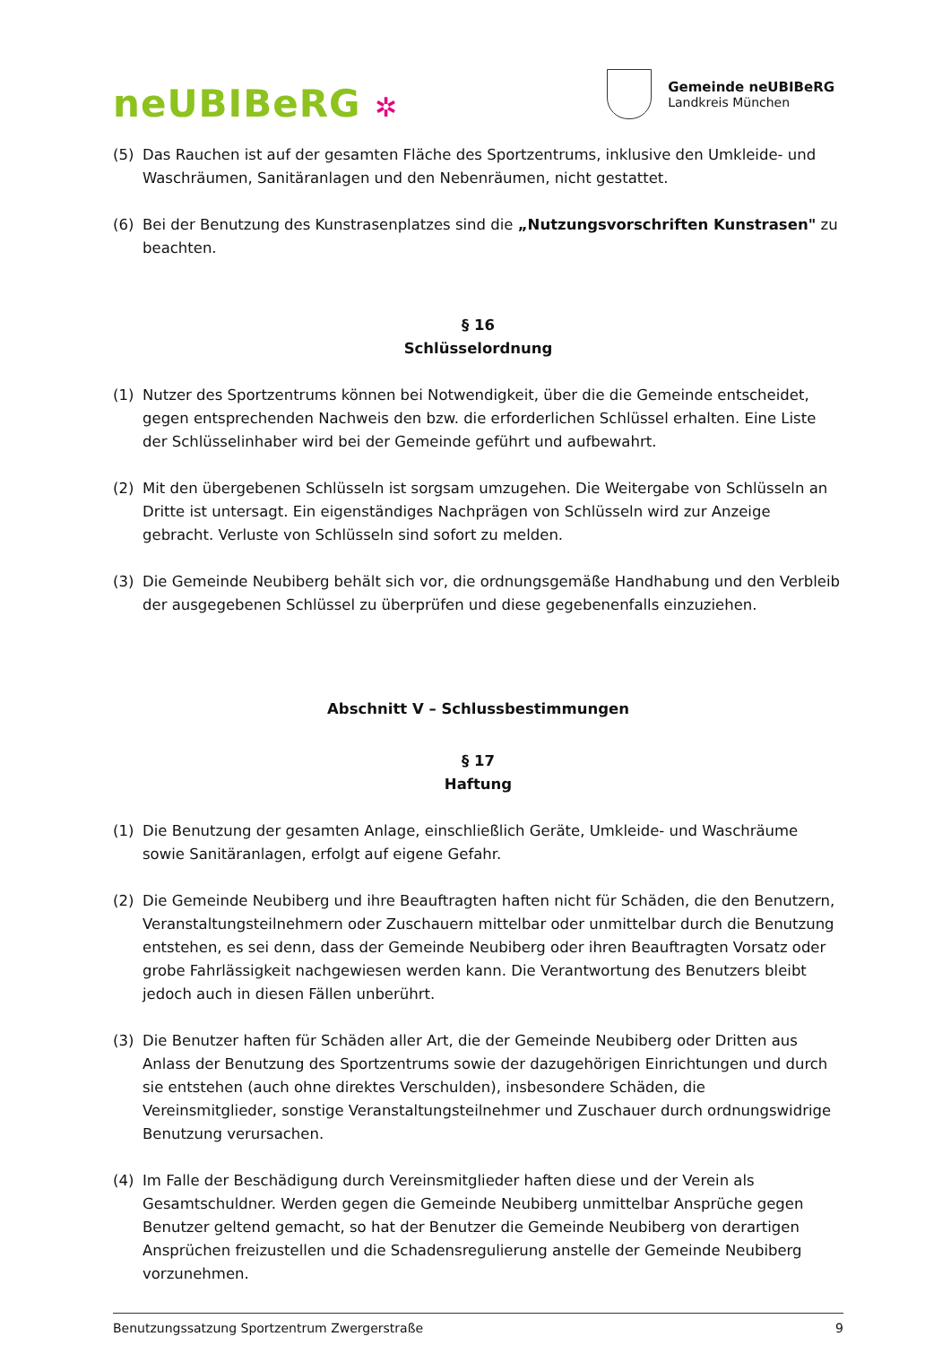neUBIBeRG ✲
Gemeinde neUBIBeRG
Landkreis München
(5) Das Rauchen ist auf der gesamten Fläche des Sportzentrums, inklusive den Umkleide- und Waschräumen, Sanitäranlagen und den Nebenräumen, nicht gestattet.
(6) Bei der Benutzung des Kunstrasenplatzes sind die „Nutzungsvorschriften Kunstrasen" zu beachten.
§ 16
Schlüsselordnung
(1) Nutzer des Sportzentrums können bei Notwendigkeit, über die die Gemeinde entscheidet, gegen entsprechenden Nachweis den bzw. die erforderlichen Schlüssel erhalten. Eine Liste der Schlüsselinhaber wird bei der Gemeinde geführt und aufbewahrt.
(2) Mit den übergebenen Schlüsseln ist sorgsam umzugehen. Die Weitergabe von Schlüsseln an Dritte ist untersagt. Ein eigenständiges Nachprägen von Schlüsseln wird zur Anzeige gebracht. Verluste von Schlüsseln sind sofort zu melden.
(3) Die Gemeinde Neubiberg behält sich vor, die ordnungsgemäße Handhabung und den Verbleib der ausgegebenen Schlüssel zu überprüfen und diese gegebenenfalls einzuziehen.
Abschnitt V – Schlussbestimmungen
§ 17
Haftung
(1) Die Benutzung der gesamten Anlage, einschließlich Geräte, Umkleide- und Waschräume sowie Sanitäranlagen, erfolgt auf eigene Gefahr.
(2) Die Gemeinde Neubiberg und ihre Beauftragten haften nicht für Schäden, die den Benutzern, Veranstaltungsteilnehmern oder Zuschauern mittelbar oder unmittelbar durch die Benutzung entstehen, es sei denn, dass der Gemeinde Neubiberg oder ihren Beauftragten Vorsatz oder grobe Fahrlässigkeit nachgewiesen werden kann. Die Verantwortung des Benutzers bleibt jedoch auch in diesen Fällen unberührt.
(3) Die Benutzer haften für Schäden aller Art, die der Gemeinde Neubiberg oder Dritten aus Anlass der Benutzung des Sportzentrums sowie der dazugehörigen Einrichtungen und durch sie entstehen (auch ohne direktes Verschulden), insbesondere Schäden, die Vereinsmitglieder, sonstige Veranstaltungsteilnehmer und Zuschauer durch ordnungswidrige Benutzung verursachen.
(4) Im Falle der Beschädigung durch Vereinsmitglieder haften diese und der Verein als Gesamtschuldner. Werden gegen die Gemeinde Neubiberg unmittelbar Ansprüche gegen Benutzer geltend gemacht, so hat der Benutzer die Gemeinde Neubiberg von derartigen Ansprüchen freizustellen und die Schadensregulierung anstelle der Gemeinde Neubiberg vorzunehmen.
Benutzungssatzung Sportzentrum Zwergerstraße 9